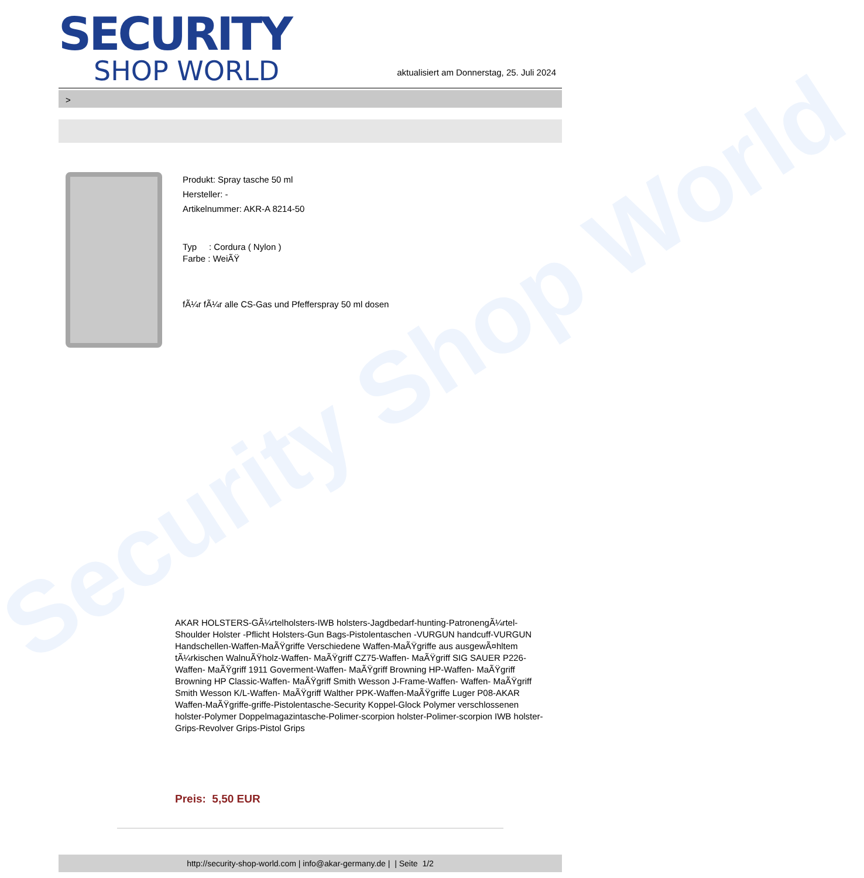Security Shop World
SECURITY
SHOP WORLD
aktualisiert am Donnerstag, 25. Juli 2024
>
Produkt: Spray tasche 50 ml
Hersteller: -
Artikelnummer: AKR-A 8214-50
Typ : Cordura ( Nylon )
Farbe : WeiÃŸ
fÃ¼r fÃ¼r alle CS-Gas und Pfefferspray 50 ml dosen
AKAR HOLSTERS-GÃ¼rtelholsters-IWB holsters-Jagdbedarf-hunting-PatronengÃ¼rtel- Shoulder Holster -Pflicht Holsters-Gun Bags-Pistolentaschen -VURGUN handcuff-VURGUN Handschellen-Waffen-MaÃŸgriffe Verschiedene Waffen-MaÃŸgriffe aus ausgewÃ¤hltem tÃ¼rkischen WalnuÃŸholz-Waffen- MaÃŸgriff CZ75-Waffen- MaÃŸgriff SIG SAUER P226-Waffen- MaÃŸgriff 1911 Goverment-Waffen- MaÃŸgriff Browning HP-Waffen- MaÃŸgriff Browning HP Classic-Waffen- MaÃŸgriff Smith Wesson J-Frame-Waffen- Waffen- MaÃŸgriff Smith Wesson K/L-Waffen- MaÃŸgriff Walther PPK-Waffen-MaÃŸgriffe Luger P08-AKAR Waffen-MaÃŸgriffe-griffe-Pistolentasche-Security Koppel-Glock Polymer verschlossenen holster-Polymer Doppelmagazintasche-Polimer-scorpion holster-Polimer-scorpion IWB holster-Grips-Revolver Grips-Pistol Grips
Preis: 5,50 EUR
http://security-shop-world.com | info@akar-germany.de | | Seite 1/2